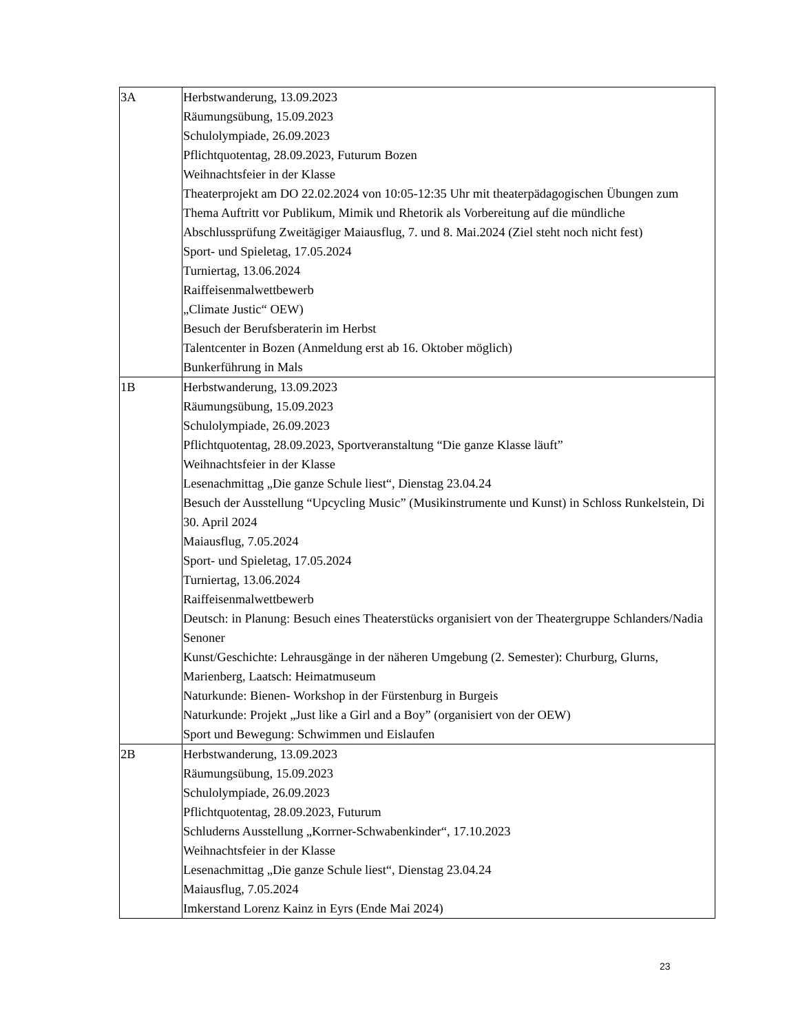| 3A | Herbstwanderung, 13.09.2023 Räumungsübung, 15.09.2023 Schulolympiade, 26.09.2023 Pflichtquotentag, 28.09.2023, Futurum Bozen Weihnachtsfeier in der Klasse Theaterprojekt am DO 22.02.2024 von 10:05-12:35 Uhr mit theaterpädagogischen Übungen zum Thema Auftritt vor Publikum, Mimik und Rhetorik als Vorbereitung auf die mündliche Abschlussprüfung Zweitägiger Maiausflug, 7. und 8. Mai.2024 (Ziel steht noch nicht fest) Sport- und Spieletag, 17.05.2024 Turniertag, 13.06.2024 Raiffeisenmalwettbewerb „Climate Justic“ OEW) Besuch der Berufsberaterin im Herbst Talentcenter in Bozen (Anmeldung erst ab 16. Oktober möglich) Bunkerführung in Mals |
| 1B | Herbstwanderung, 13.09.2023 Räumungsübung, 15.09.2023 Schulolympiade, 26.09.2023 Pflichtquotentag, 28.09.2023, Sportveranstaltung “Die ganze Klasse läuft” Weihnachtsfeier in der Klasse Lesenachmittag „Die ganze Schule liest“, Dienstag 23.04.24 Besuch der Ausstellung “Upcycling Music” (Musikinstrumente und Kunst) in Schloss Runkelstein, Di 30. April 2024 Maiausflug, 7.05.2024 Sport- und Spieletag, 17.05.2024 Turniertag, 13.06.2024 Raiffeisenmalwettbewerb Deutsch: in Planung: Besuch eines Theaterstücks organisiert von der Theatergruppe Schlanders/Nadia Senoner Kunst/Geschichte: Lehrausgänge in der näheren Umgebung (2. Semester): Churburg, Glurns, Marienberg, Laatsch: Heimatmuseum Naturkunde: Bienen- Workshop in der Fürstenburg in Burgeis Naturkunde: Projekt „Just like a Girl and a Boy” (organisiert von der OEW) Sport und Bewegung: Schwimmen und Eislaufen |
| 2B | Herbstwanderung, 13.09.2023 Räumungsübung, 15.09.2023 Schulolympiade, 26.09.2023 Pflichtquotentag, 28.09.2023, Futurum Schluderns Ausstellung „Korrner-Schwabenkinder“, 17.10.2023 Weihnachtsfeier in der Klasse Lesenachmittag „Die ganze Schule liest“, Dienstag 23.04.24 Maiausflug, 7.05.2024 Imkerstand Lorenz Kainz in Eyrs (Ende Mai 2024) |
23